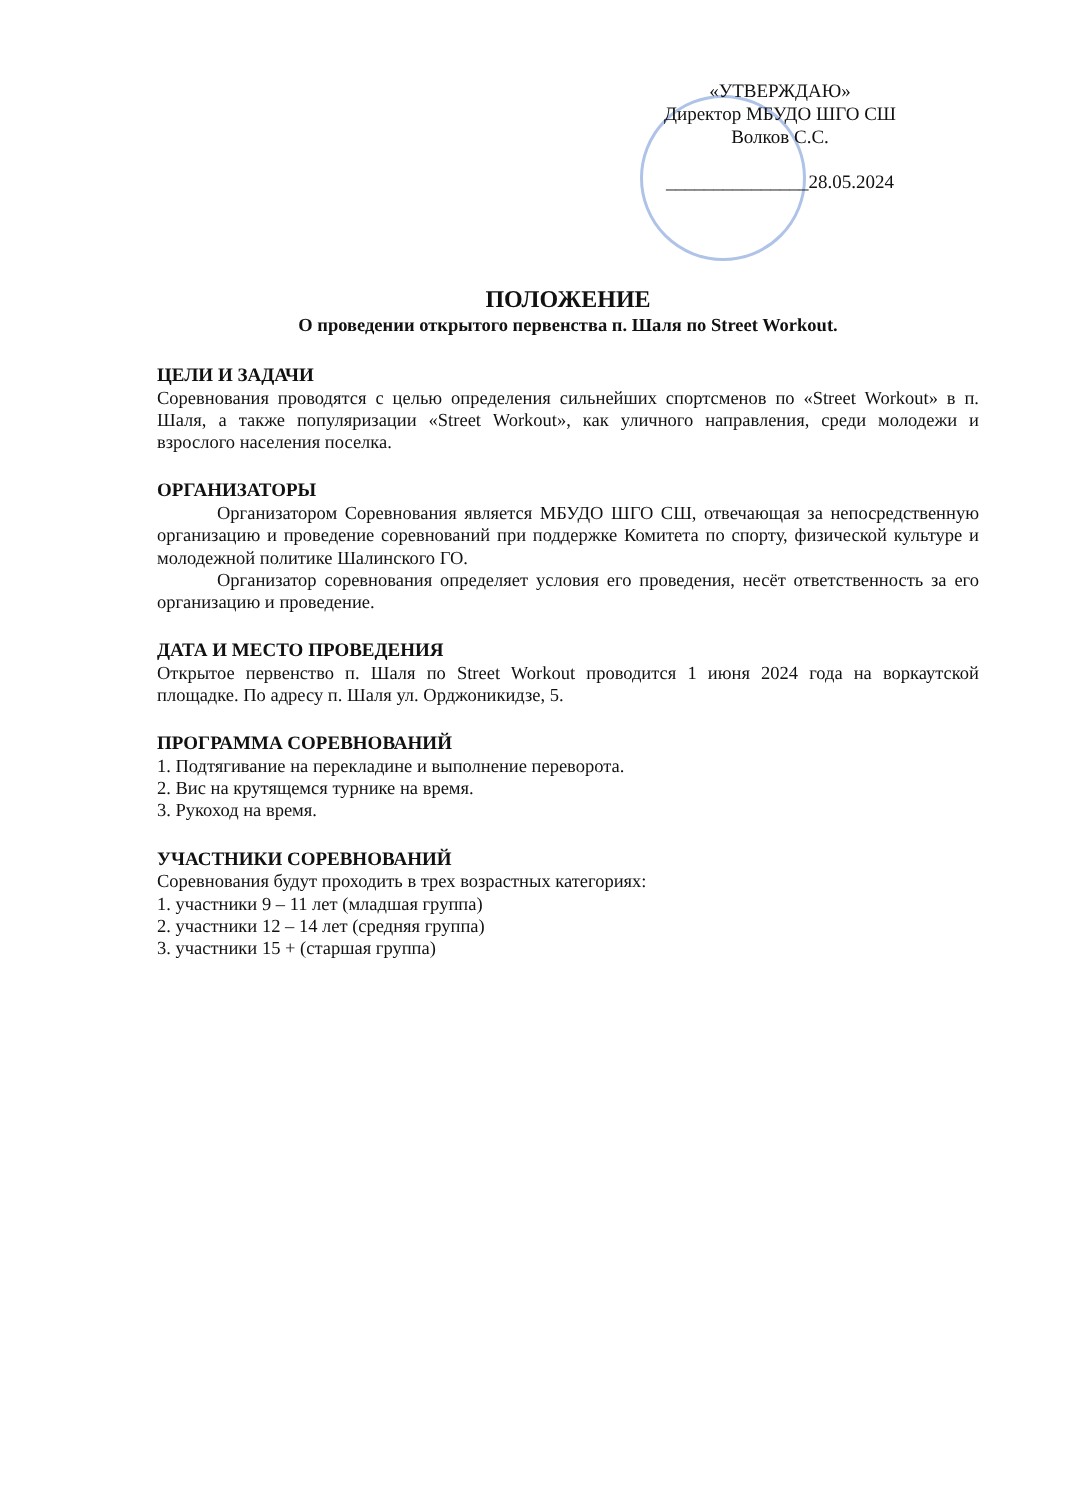«УТВЕРЖДАЮ»
Директор МБУДО ШГО СШ
Волков С.С.
_______________28.05.2024
ПОЛОЖЕНИЕ
О проведении открытого первенства п. Шаля по Street Workout.
ЦЕЛИ И ЗАДАЧИ
Соревнования проводятся с целью определения сильнейших спортсменов по «Street Workout» в п. Шаля, а также популяризации «Street Workout», как уличного направления, среди молодежи и взрослого населения поселка.
ОРГАНИЗАТОРЫ
Организатором Соревнования является МБУДО ШГО СШ, отвечающая за непосредственную организацию и проведение соревнований при поддержке Комитета по спорту, физической культуре и молодежной политике Шалинского ГО.
Организатор соревнования определяет условия его проведения, несёт ответственность за его организацию и проведение.
ДАТА И МЕСТО ПРОВЕДЕНИЯ
Открытое первенство п. Шаля по Street Workout проводится 1 июня 2024 года на воркаутской площадке. По адресу п. Шаля ул. Орджоникидзе, 5.
ПРОГРАММА СОРЕВНОВАНИЙ
1. Подтягивание на перекладине и выполнение переворота.
2. Вис на крутящемся турнике на время.
3. Рукоход на время.
УЧАСТНИКИ СОРЕВНОВАНИЙ
Соревнования будут проходить в трех возрастных категориях:
1. участники 9 – 11 лет (младшая группа)
2. участники 12 – 14 лет (средняя группа)
3. участники 15 + (старшая группа)